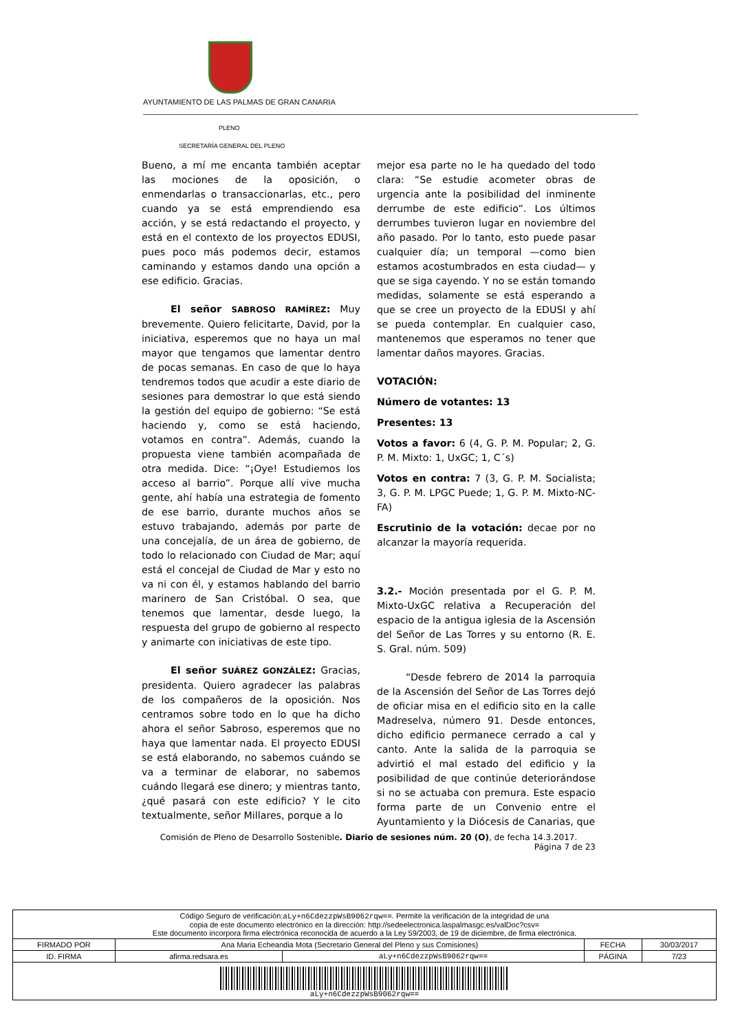AYUNTAMIENTO DE LAS PALMAS DE GRAN CANARIA
PLENO
SECRETARÍA GENERAL DEL PLENO
Bueno, a mí me encanta también aceptar las mociones de la oposición, o enmendarlas o transaccionarlas, etc., pero cuando ya se está emprendiendo esa acción, y se está redactando el proyecto, y está en el contexto de los proyectos EDUSI, pues poco más podemos decir, estamos caminando y estamos dando una opción a ese edificio. Gracias.
El señor SABROSO RAMÍREZ: Muy brevemente. Quiero felicitarte, David, por la iniciativa, esperemos que no haya un mal mayor que tengamos que lamentar dentro de pocas semanas. En caso de que lo haya tendremos todos que acudir a este diario de sesiones para demostrar lo que está siendo la gestión del equipo de gobierno: “Se está haciendo y, como se está haciendo, votamos en contra”. Además, cuando la propuesta viene también acompañada de otra medida. Dice: “¡Oye! Estudiemos los acceso al barrio”. Porque allí vive mucha gente, ahí había una estrategia de fomento de ese barrio, durante muchos años se estuvo trabajando, además por parte de una concejalía, de un área de gobierno, de todo lo relacionado con Ciudad de Mar; aquí está el concejal de Ciudad de Mar y esto no va ni con él, y estamos hablando del barrio marinero de San Cristóbal. O sea, que tenemos que lamentar, desde luego, la respuesta del grupo de gobierno al respecto y animarte con iniciativas de este tipo.
El señor SUÁREZ GONZÁLEZ: Gracias, presidenta. Quiero agradecer las palabras de los compañeros de la oposición. Nos centramos sobre todo en lo que ha dicho ahora el señor Sabroso, esperemos que no haya que lamentar nada. El proyecto EDUSI se está elaborando, no sabemos cuándo se va a terminar de elaborar, no sabemos cuándo llegará ese dinero; y mientras tanto, ¿qué pasará con este edificio? Y le cito textualmente, señor Millares, porque a lo
mejor esa parte no le ha quedado del todo clara: “Se estudie acometer obras de urgencia ante la posibilidad del inminente derrumbe de este edificio”. Los últimos derrumbes tuvieron lugar en noviembre del año pasado. Por lo tanto, esto puede pasar cualquier día; un temporal —como bien estamos acostumbrados en esta ciudad— y que se siga cayendo. Y no se están tomando medidas, solamente se está esperando a que se cree un proyecto de la EDUSI y ahí se pueda contemplar. En cualquier caso, mantenemos que esperamos no tener que lamentar daños mayores. Gracias.
VOTACIÓN:
Número de votantes: 13
Presentes: 13
Votos a favor: 6 (4, G. P. M. Popular; 2, G. P. M. Mixto: 1, UxGC; 1, C´s)
Votos en contra: 7 (3, G. P. M. Socialista; 3, G. P. M. LPGC Puede; 1, G. P. M. Mixto-NC-FA)
Escrutinio de la votación: decae por no alcanzar la mayoría requerida.
3.2.- Moción presentada por el G. P. M. Mixto-UxGC relativa a Recuperación del espacio de la antigua iglesia de la Ascensión del Señor de Las Torres y su entorno (R. E. S. Gral. núm. 509)
“Desde febrero de 2014 la parroquia de la Ascensión del Señor de Las Torres dejó de oficiar misa en el edificio sito en la calle Madreselva, número 91. Desde entonces, dicho edificio permanece cerrado a cal y canto. Ante la salida de la parroquia se advirtió el mal estado del edificio y la posibilidad de que continúe deteriorándose si no se actuaba con premura. Este espacio forma parte de un Convenio entre el Ayuntamiento y la Diócesis de Canarias, que
Comisión de Pleno de Desarrollo Sostenible. Diario de sesiones núm. 20 (O), de fecha 14.3.2017.
Página 7 de 23
| Código Seguro de verificación: aLy+n6CdezzpWsB9062rqw== . Permite la verificación de la integridad de una copia de este documento electrónico en la dirección: http://sedeelectronica.laspalmasgc.es/valDoc?csv= Este documento incorpora firma electrónica reconocida de acuerdo a la Ley 59/2003, de 19 de diciembre, de firma electrónica. | | | | |
| FIRMADO POR | Ana Maria Echeandia Mota (Secretario General del Pleno y sus Comisiones) | | FECHA | 30/03/2017 |
| ID. FIRMA | afirma.redsara.es | aLy+n6CdezzpWsB9062rqw== | PÁGINA | 7/23 |
| aLy+n6CdezzpWsB9062rqw== | | | | |